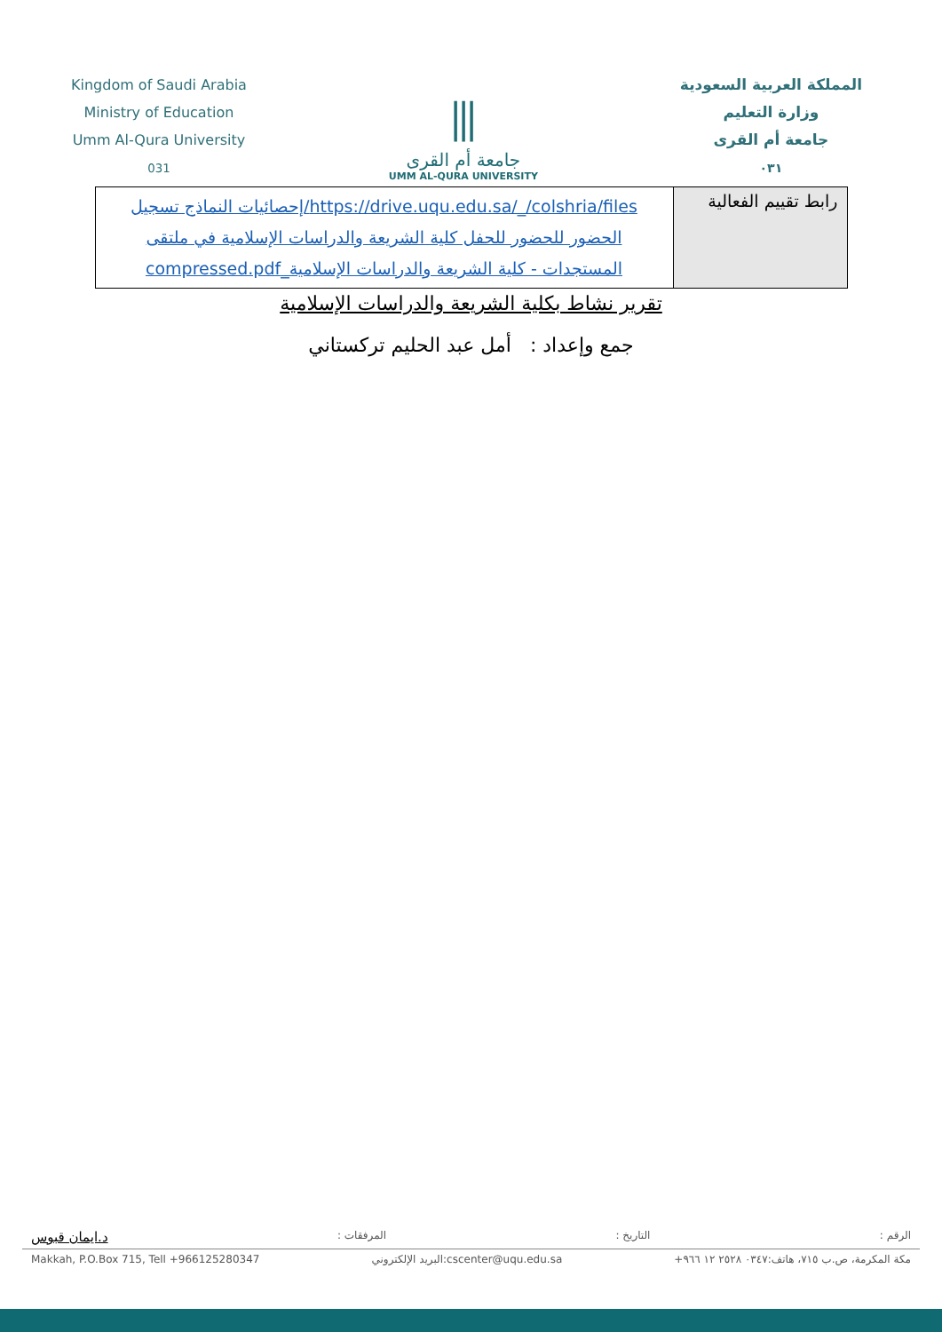Kingdom of Saudi Arabia
Ministry of Education
Umm Al-Qura University
031
⫼
جامعة أم القرى
UMM AL-QURA UNIVERSITY
المملكة العربية السعودية
وزارة التعليم
جامعة أم القرى
٠٣١
| رابط تقييم الفعالية | https://drive.uqu.edu.sa/_/colshria/files/إحصائيات النماذج تسجيل الحضور للحضور للحفل كلية الشريعة والدراسات الإسلامية في ملتقى المستجدات - كلية الشريعة والدراسات الإسلامية_compressed.pdf |
تقرير نشاط بكلية الشريعة والدراسات الإسلامية
جمع وإعداد : أمل عبد الحليم تركستاني
الرقم : التاريخ : المرفقات : د.ايمان قبوس
Makkah, P.O.Box 715, Tell +966125280347 البريد الإلكتروني:cscenter@uqu.edu.sa مكة المكرمة، ص.ب ٧١٥، هاتف:٠٣٤٧ ٢٥٢٨ ١٢ ٩٦٦+